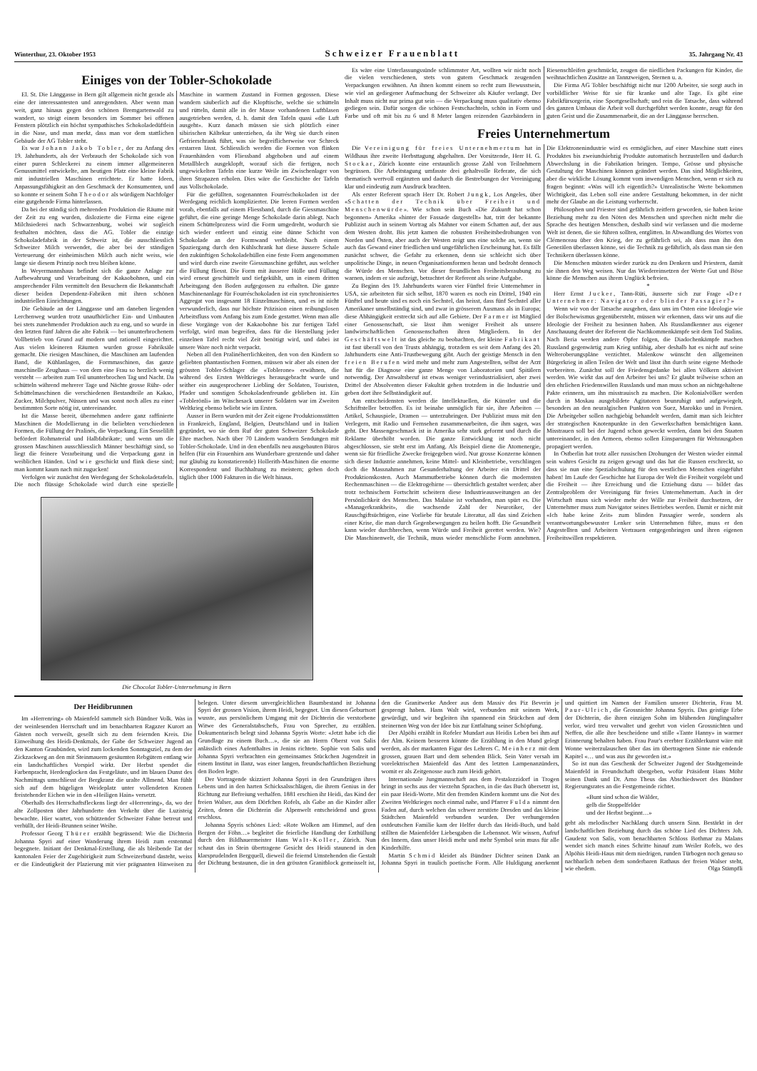Winterthur, 23. Oktober 1953 Schweizer Frauenblatt 35. Jahrgang Nr. 43
Einiges von der Tobler-Schokolade
El. St. Die Länggasse in Bern gilt allgemein nicht gerade als eine der interessantesten und anregendsten. Aber wenn man weit, ganz hinaus gegen den schönen Bremgartenwald zu wandert, so steigt einem besonders im Sommer bei offenen Fenstern plötzlich ein höchst sympathisches Schokoladedüftlein in die Nase, und man merkt, dass man vor dem stattlichen Gebäude der AG Tobler steht.
Es war Johann Jakob Tobler, der zu Anfang des 19. Jahrhunderts, als der Verbrauch der Schokolade sich von einer puren Schleckerei zu einem immer allgemeineren Genussmittel entwickelte, am heutigen Platz eine kleine Fabrik mit industriellen Maschinen errichtete. Er hatte Ideen, Anpassungsfähigkeit an den Geschmack der Konsumenten, und so konnte er seinem Sohn Theodor als würdigem Nachfolger eine gutgehende Firma hinterlassen.
Da bei der ständig sich mehrenden Produktion die Räume mit der Zeit zu eng wurden, dislozierte die Firma eine eigene Milchsiederei nach Schwarzenburg, wobei wir sogleich festhalten möchten, dass die AG. Tobler die einzige Schokoladefabrik in der Schweiz ist, die ausschliesslich Schweizer Milch verwendet, die aber bei der ständigen Verteuerung der einheimischen Milch auch nicht weiss, wie lange sie diesem Prinzip noch treu bleiben könne.
In Weyermannshaus befindet sich die ganze Anlage zur Aufbewahrung und Verarbeitung der Kakaobohnen, und ein ansprechender Film vermittelt den Besuchern die Bekanntschaft dieser beiden Dependenz-Fabriken mit ihren schönen industriellen Einrichtungen.
Die Gebäude an der Länggasse und am daneben liegenden Lerchenweg wurden trotz unaufhörlicher Ein- und Umbauten bei stets zunehmender Produktion auch zu eng, und so wurde in den letzten fünf Jahren die alte Fabrik — bei ununterbrochenem Vollbetrieb von Grund auf modern und rationell eingerichtet. Aus vielen kleineren Räumen wurden grosse Fabriksäle gemacht. Die riesigen Maschinen, die Maschinen am laufenden Band, die Kühlanlagen, die Formmaschinen, das ganze maschinelle Zeughaus — von dem eine Frau so herzlich wenig versteht — arbeiten zum Teil ununterbrochen Tag und Nacht. Da schütteln während mehrerer Tage und Nächte grosse Rühr- oder Schüttelmaschinen die verschiedenen Bestandteile an Kakao, Zucker, Milchpulver, Nüssen und was sonst noch alles zu einer bestimmten Sorte nötig ist, untereinander.
Ist die Masse bereit, übernehmen andere ganz raffinierte Maschinen die Modellierung in die beliebten verschiedenen Formen, die Füllung der Pralinés, die Verpackung. Ein Sesselilift befördert Rohmaterial und Halbfabrikate; und wenn um die grossen Maschinen ausschliesslich Männer beschäftigt sind, so liegt die feinere Verarbeitung und die Verpackung ganz in weiblichen Händen. Und wie geschickt und flink diese sind; man kommt kaum nach mit zugucken!
Verfolgen wir zunächst den Werdegang der Schokoladetafeln. Die noch flüssige Schokolade wird durch eine spezielle Maschine in warmem Zustand in Formen gegossen. Diese wandern säuberlich auf die Klopftische, welche sie schütteln und rütteln, damit alle in der Masse vorhandenen Luftblasen ausgetrieben werden, d. h. damit den Tafeln quasi «die Luft ausgeht». Kurz danach müssen sie sich plötzlich einer sibirischen Kältekur unterziehen, da ihr Weg sie durch einen Gefrierschrank führt, was sie begreiflicherweise vor Schreck erstarren lässt. Schliesslich werden die Formen von flinken Frauenhänden vom Fliessband abgehoben und auf einem Metallblech ausgeklopft, worauf sich die fertigen, noch ungewickelten Tafeln eine kurze Weile im Zwischenlager von ihren Strapazen erholen. Dies wäre die Geschichte der Tafeln aus Vollschokolade.
Für die gefüllten, sogenannten Fourréschokoladen ist der Werdegang reichlich komplizierter. Die leeren Formen werden vorab, ebenfalls auf einem Fliessband, durch die Giessmaschine geführt, die eine geringe Menge Schokolade darin ablegt. Nach einem Schüttelprozess wird die Form umgedreht, wodurch sie sich wieder entleert und einzig eine dünne Schicht von Schokolade an der Formwand verbleibt. Nach einem Spaziergang durch den Kühlschrank hat diese äussere Schale den zukünftigen Schokoladehüllen eine feste Form angenommen und wird durch eine zweite Giessmaschine geführt, aus welcher die Füllung fliesst. Die Form mit äusserer Hülle und Füllung wird erneut geschüttelt und tiefgekühlt, um in einem dritten Arbeitsgang den Boden aufgegossen zu erhalten. Die ganze Maschinenanlage für Fourréschokoladen ist ein synchronisiertes Aggregat von insgesamt 18 Einzelmaschinen, und es ist nicht verwunderlich, dass nur höchste Präzision einen reibungslosen Arbeitsfluss vom Anfang bis zum Ende gestattet. Wenn man alle diese Vorgänge von der Kakaobohne bis zur fertigen Tafel verfolgt, wird man begreifen, dass für die Herstellung jeder einzelnen Tafel recht viel Zeit benötigt wird, und dabei ist unsere Ware noch nicht verpackt.
Neben all den Pralinéherrlichkeiten, den von den Kindern so geliebten phantastischen Formen, müssen wir aber als einen der grössten Tobler-Schlager die «Toblerone» erwähnen, die während des Ersten Weltkrieges herausgebracht wurde und seither ein ausgesprochener Liebling der Soldaten, Touristen, Pfader und sonstigen Schokoladenfreunde geblieben ist. Ein «Toblerönli» im Wäschesack unserer Soldaten war im Zweiten Weltkrieg ebenso beliebt wie im Ersten.
Ausser in Bern wurden mit der Zeit eigene Produktionsstätten in Frankreich, England, Belgien, Deutschland und in Italien gegründet, wo sie dem Ruf der guten Schweizer Schokolade Ehre machen. Nach über 70 Ländern wandern Sendungen mit Tobler-Schokolade. Und in den ebenfalls neu ausgebauten Büros helfen (für ein Frauenhirn ans Wunderbare grenzende und daher nur gläubig zu konstatierende) Hollerith-Maschinen die enorme Korrespondenz und Buchhaltung zu meistern; gehen doch täglich über 1000 Fakturen in die Welt hinaus.
Die Chocolat Tobler-Unternehmung in Bern
Es wäre eine Unterlassungssünde schlimmster Art, wollten wir nicht noch die vielen verschiedenen, stets von gutem Geschmack zeugenden Verpackungen erwähnen. An ihnen kommt einem so recht zum Bewusstsein, wie viel an gediegener Aufmachung der Schweizer als Käufer verlangt. Der Inhalt muss nicht nur prima gut sein — die Verpackung muss qualitativ ebenso gediegen sein. Dafür sorgen die schönen Festschachteln, schön in Form und Farbe und oft mit bis zu 6 und 8 Meter langen reizenden Gazebändern in Riesenschleifen geschmückt, zeugen die niedlichen Packungen für Kinder, die weihnachtlichen Zusätze an Tannzweigen, Sternen u. a.
Die Firma AG Tobler beschäftigt nicht nur 1200 Arbeiter, sie sorgt auch in vorbildlicher Weise für sie für kranke und alte Tage. Es gibt eine Fabrikfürsorgerin, eine Sportgesellschaft; und rein die Tatsache, dass während des ganzen Umbaus die Arbeit voll durchgeführt werden konnte, zeugt für den guten Geist und die Zusammenarbeit, die an der Länggasse herrschen.
Freies Unternehmertum
Die Vereinigung für freies Unternehmertum hat in Wildhaus ihre zweite Herbsttagung abgehalten. Der Vorsitzende, Herr H. G. Stockar, Zürich konnte eine erstaunlich grosse Zahl von Teilnehmern begrüssen. Die Arbeitstagung umfasste drei gehaltvolle Referate, die sich thematisch wertvoll ergänzten und dadurch die Bestrebungen der Vereinigung klar und eindeutig zum Ausdruck brachten.
Als erster Referent sprach Herr Dr. Robert Jungk, Los Angeles, über «Schatten der Technik über Freiheit und Menschenwürde». Wie schon sein Buch «Die Zukunft hat schon begonnen» Amerika «hinter der Fassade dargestellt» hat, tritt der bekannte Publizist auch in seinem Vortrag als Mahner vor einem Schatten auf, der aus dem Westen droht. Bis jetzt kamen die robusten Freiheitsbedrohungen von Norden und Osten, aber auch der Westen zeigt uns eine solche an, wenn sie auch das Gewand einer friedlichen und ungefährlichen Erscheinung hat. Es fällt zunächst schwer, die Gefahr zu erkennen, denn sie schleicht sich über unpolitische Dinge, in neuen Organisationsformen heran und bedroht dennoch die Würde des Menschen. Vor dieser freundlichen Freiheitsberaubung zu warnen, indem er sie aufzeigt, betrachtet der Referent als seine Aufgabe.
Zu Beginn des 19. Jahrhunderts waren vier Fünftel freie Unternehmer in USA, sie arbeiteten für sich selbst, 1870 waren es noch ein Drittel, 1940 ein Fünftel und heute sind es noch ein Sechstel, das heisst, dass fünf Sechstel aller Amerikaner unselbständig sind, und zwar in grösserem Ausmass als in Europa; diese Abhängigkeit erstreckt sich auf alle Gebiete. Der Farmer ist Mitglied einer Genossenschaft, sie lässt ihm weniger Freiheit als unsere landwirtschaftlichen Genossenschaften ihren Mitgliedern. In der Geschäftswelt ist das gleiche zu beobachten, der kleine Fabrikant ist fast überall von den Trusts abhängig, trotzdem es seit dem Anfang des 20. Jahrhunderts eine Anti-Trustbewegung gibt. Auch der geistige Mensch in den freien Berufen wird mehr und mehr zum Angestellten, selbst der Arzt hat für die Diagnose eine ganze Menge von Laboratorien und Spitälern notwendig. Der Anwaltsberuf ist etwas weniger verindustrialisiert, aber zwei Drittel der Absolventen dieser Fakultät gehen trotzdem in die Industrie und geben dort ihre Selbständigkeit auf.
Am entscheidensten werden die Intellektuellen, die Künstler und die Schriftsteller betroffen. Es ist beinahe unmöglich für sie, ihre Arbeiten — Artikel, Schauspiele, Dramen — unterzubringen. Der Publizist muss mit den Verlegern, mit Radio und Fernsehen zusammenarbeiten, die ihm sagen, was geht. Der Massengeschmack ist in Amerika sehr stark geformt und durch die Reklame überhöht worden. Die ganze Entwicklung ist noch nicht abgeschlossen, sie steht erst im Anfang. Als Beispiel diene die Atomenergie, wenn sie für friedliche Zwecke freigegeben wird. Nur grosse Konzerne können sich dieser Industrie annehmen, keine Mittel- und Kleinbetriebe, verschlingen doch die Massnahmen zur Gesunderhaltung der Arbeiter ein Drittel der Produktionskosten. Auch Mammutbetriebe können durch die modernsten Rechenmaschinen — die Elektrogehirne — übersichtlich gestaltet werden; aber trotz technischem Fortschritt scheitern diese Industrieausweitungen an der Persönlichkeit des Menschen. Das Malaise ist vorhanden, man spürt es. Die «Managerkrankheit», die wachsende Zahl der Neurotiker, der Rauschgiftsüchtigen, eine Vorliebe für brutale Literatur, all das sind Zeichen einer Krise, die man durch Gegenbewegungen zu heilen hofft. Die Gesundheit kann wieder durchbrechen, wenn Würde und Freiheit gerettet werden. Wie? Die Maschinenwelt, die Technik, muss wieder menschliche Form annehmen. Die Elektronenindustrie wird es ermöglichen, auf einer Maschine statt eines Produktes bis zweiundsiebzig Produkte automatisch herzustellen und dadurch Abwechslung in die Fabrikation bringen. Tempo, Grösse und physische Gestaltung der Maschinen können geändert werden. Das sind Möglichkeiten, aber die wirkliche Lösung kommt vom inwendigen Menschen, wenn er sich zu fragen beginnt: «Was will ich eigentlich?» Unrealistische Werte bekommen Wichtigkeit, das Leben soll eine andere Gestaltung bekommen, in der nicht mehr der Glaube an die Leistung vorherrscht.
Philosophen und Priester sind gefährlich zeitfern geworden, sie haben keine Beziehung mehr zu den Nöten des Menschen und sprechen nicht mehr die Sprache des heutigen Menschen, deshalb sind wir verlassen und die moderne Welt ist denen, die sie führen sollten, entglitten. In Abwandlung des Wortes von Clémenceau über den Krieg, der zu gefährlich sei, als dass man ihn den Generälen überlassen könne, sei die Technik zu gefährlich, als dass man sie den Technikern überlassen könne.
Die Menschen müssten wieder zurück zu den Denkern und Priestern, damit sie ihnen den Weg weisen. Nur das Wiedereinsetzen der Werte Gut und Böse könne die Menschen aus ihrem Unglück befreien.
*
Herr Ernst Jucker, Tann-Rüti, äusserte sich zur Frage «Der Unternehmer: Navigator oder blinder Passagier?»
Wenn wir von der Tatsache ausgehen, dass uns im Osten eine Ideologie wie der Bolschewismus gegenübersteht, müssen wir erkennen, dass wir uns auf die Ideologie der Freiheit zu besinnen haben. Als Russlandkenner aus eigener Anschauung deutet der Referent die Nachkommenkämpfe seit dem Tod Stalins. Nach Beria werden andere Opfer folgen, die Diadochenkämpfe machen Russland gegenwärtig zum Krieg unfähig, aber deshalb hat es nicht auf seine Welteroberungspläne verzichtet. Malenkow wünscht den allgemeinen Bürgerkrieg in allen Teilen der Welt und lässt ihn durch seine eigene Methode vorbereiten. Zunächst soll der Friedensgedanke bei allen Völkern aktiviert werden. Wie wirkt das auf den Arbeiter bei uns? Er glaubt teilweise schon an den ehrlichen Friedenswillen Russlands und man muss schon an nichtgehaltene Pakte erinnern, um ihn misstrauisch zu machen. Die Kolonialvölker werden durch in Moskau ausgebildete Agitatoren beunruhigt und aufgewiegelt, besonders an den neuralgischen Punkten von Suez, Marokko und in Persien. Die Arbeitgeber sollen nachgiebig behandelt werden, damit man sich leichter der strategischen Knotenpunkte in den Gewerkschaften bemächtigen kann. Misstrauen soll bei der Jugend schon geweckt werden, dann bei den Staaten untereinander, in den Armeen, ebenso sollen Einsparungen für Wehrausgaben propagiert werden.
In Ostberlin hat trotz aller russischen Drohungen der Westen wieder einmal sein wahres Gesicht zu zeigen gewagt und das hat die Russen erschreckt, so dass sie nun eine Spezialschulung für den westlichen Menschen eingeführt haben! Im Laufe der Geschichte hat Europa der Welt die Freiheit vorgelebt und die Freiheit — ihre Erreichung und die Erziehung dazu — bildet das Zentralproblem der Vereinigung für freies Unternehmertum. Auch in der Wirtschaft muss sich wieder mehr der Wille zur Freiheit durchsetzen, der Unternehmer muss zum Navigator seines Betriebes werden. Damit er nicht mit «Ich habe keine Zeit» zum blinden Passagier werde, sondern als verantwortungsbewusster Lenker sein Unternehmen führe, muss er den Angestellten und Arbeitern Vertrauen entgegenbringen und ihren eigenen Freiheitswillen respektieren.
Der Heidibrunnen
Im «Herrenring» ob Maienfeld sammelt sich Bündner Volk. Was in der weinlesenden Herrschaft und im benachbarten Ragazer Kurort an Gästen noch verweilt, gesellt sich zu dem feiernden Kreis. Die Einweihung des Heidi-Denkmals, der Gabe der Schweizer Jugend an den Kanton Graubünden, wird zum lockenden Sonntagsziel, zu dem der Zickzackweg an den mit Steinmauern gesäumten Rebgütern entlang wie ein landschaftliches Vorspiel wirkt. Der Herbst spendet die Farbenpracht, Herdenglocken das Festgeläute, und im blauen Dunst des Nachmittags umschliesst der Bergkranz die uralte Allmend. Man fühlt sich auf dem hügeligen Weideplatz unter vollendeten Kronen freistehender Eichen wie in den «Heiligen Hain» versetzt.
Oberhalb des Herrschaftsfleckens liegt der «Herrenring», da, wo der alte Zollposten über Jahrhunderte den Verkehr über die Luzisteig bewachte. Hier wartet, von schützender Schweizer Fahne betreut und verhüllt, der Heidi-Brunnen seiner Weihe.
Professor Georg Thürer erzählt begrüssend: Wie die Dichterin Johanna Spyri auf einer Wanderung ihrem Heidi zum erstenmal begegnete. Initiant der Denkmal-Erstellung, die als bleibende Tat der kantonalen Feier der Zugehörigkeit zum Schweizerbund dasteht, weiss er die Eindeutigkeit der Plazierung mit vier prägnanten Hinweisen zu belegen. Unter diesem unvergleichlichen Baumbestand ist Johanna Spyri der grossen Vision, ihrem Heidi, begegnet. Um diesen Geburtsort wusste, aus persönlichem Umgang mit der Dichterin die verstorbene Witwe des Generalstabschefs, Frau von Sprecher, zu erzählen. Dokumentarisch belegt sind Johanna Spyris Worte: «Jetzt habe ich die Grundlage zu einem Buch…», die sie an Herrn Oberst von Salis anlässlich eines Aufenthaltes in Jenins richtete. Sophie von Salis und Johanna Spyri verbrachten ein gemeinsames Stückchen Jugendzeit in einem Institut in Ilanz, was einer langen, freundschaftlichen Beziehung den Boden legte.
Der Vortragende skizziert Johanna Spyri in den Grundzügen ihres Lebens und in den harten Schicksalsschlägen, die ihrem Genius in der Richtung zur Befreiung verhalfen. 1881 erschien ihr Heidi, das Kind der freien Walser, aus dem Dörfchen Rofels, als Gabe an die Kinder aller Zeiten, denen die Dichterin die Alpenwelt entscheidend und gross erschloss.
Johanna Spyris schönes Lied: «Rote Wolken am Himmel, auf den Bergen der Föhn…» begleitet die feierliche Handlung der Enthüllung durch den Bildhauermeister Hans Walt-Koller, Zürich. Nun schaut das in Stein übertragene Gesicht des Heidi staunend in den klarsprudelnden Bergquell, dieweil die feiernd Umstehenden die Gestalt der Dichtung bestaunen, die in den grössten Granitblock gemeisselt ist, den die Granitwerke Andeer aus dem Massiv des Piz Beverin je gesprengt haben. Hans Walt wird, verbunden mit seinem Werk, gewürdigt, und wir begleiten ihn spannend ein Stückchen auf dem steinernen Weg von der Idee bis zur Entfaltung seiner Schöpfung.
Der Alpöhi erzählt in Rofeler Mundart aus Heidis Leben bei ihm auf der Alm. Keinem besseren könnte die Erzählung in den Mund gelegt werden, als der markanten Figur des Lehrers C. Meinherz mit dem grossen, grauen Bart und dem sehenden Blick. Sein Vater versah im vorelektrischen Maienfeld das Amt des letzten Lampenanzünders, womit er als Zeitgenosse auch zum Heidi gehört.
Internationale Jungmannschaft aus dem Pestalozzidorf in Trogen bringt in sechs aus der vierzehn Sprachen, in die das Buch übersetzt ist, ein paar Heidi-Worte. Mit den fremden Kindern kommt uns die Not des Zweiten Weltkrieges noch einmal nahe, und Pfarrer Fulda nimmt den Faden auf, durch welchen das schwer zerstörte Dresden und das kleine Städtchen Maienfeld verbunden wurden. Der verhungernden ostdeutschen Familie kam der Helfer durch das Heidi-Buch, und bald stillten die Maienfelder Liebesgaben die Lebensnot. Wir wissen, Aufruf des Innern, dass unser Heidi mehr und mehr Symbol sein muss für alle Kinderhilfe.
Martin Schmid kleidet als Bündner Dichter seinen Dank an Johanna Spyri in traulich poetische Form. Alle Huldigung anerkennt und quittiert im Namen der Familien unserer Dichterin, Frau M. Paur-Ulrich, die Grossnichte Johanna Spyris. Das geistige Erbe der Dichterin, die ihren einzigen Sohn im blühenden Jünglingsalter verlor, wird treu verwaltet und geehrt von vielen Grossnichten und Neffen, die alle ihre bescheidene und stille «Tante Hanny» in warmer Erinnerung behalten haben. Frau Paur's ererbter Erzählerkunst wäre mit Wonne weiterzulauschen über das im übertragenen Sinne nie endende Kapitel «… und was aus ihr geworden ist.»
So ist nun das Geschenk der Schweizer Jugend der Stadtgemeinde Maienfeld in Freundschaft übergeben, wofür Präsident Hans Möhr seinen Dank und Dr. Arno Theus das Abschiedswort des Bündner Regierungsrates an die Festgemeinde richtet.
«Bunt sind schon die Wälder,
gelb die Stoppelfelder
und der Herbst beginnt…»
geht als melodischer Nachklang durch unsern Sinn. Bestärkt in der landschaftlichen Beziehung durch das schöne Lied des Dichters Joh. Gaudenz von Salis, vom benachbarten Schloss Bothmar zu Malans wendet sich manch eines Schritte hinauf zum Weiler Rofels, wo des Alpöhis Heidi-Haus mit dem niedrigen, runden Türbogen noch genau so nachbarlich neben dem sonderbaren Rathaus der freien Walser steht, wie ehedem. Olga Stämpfli